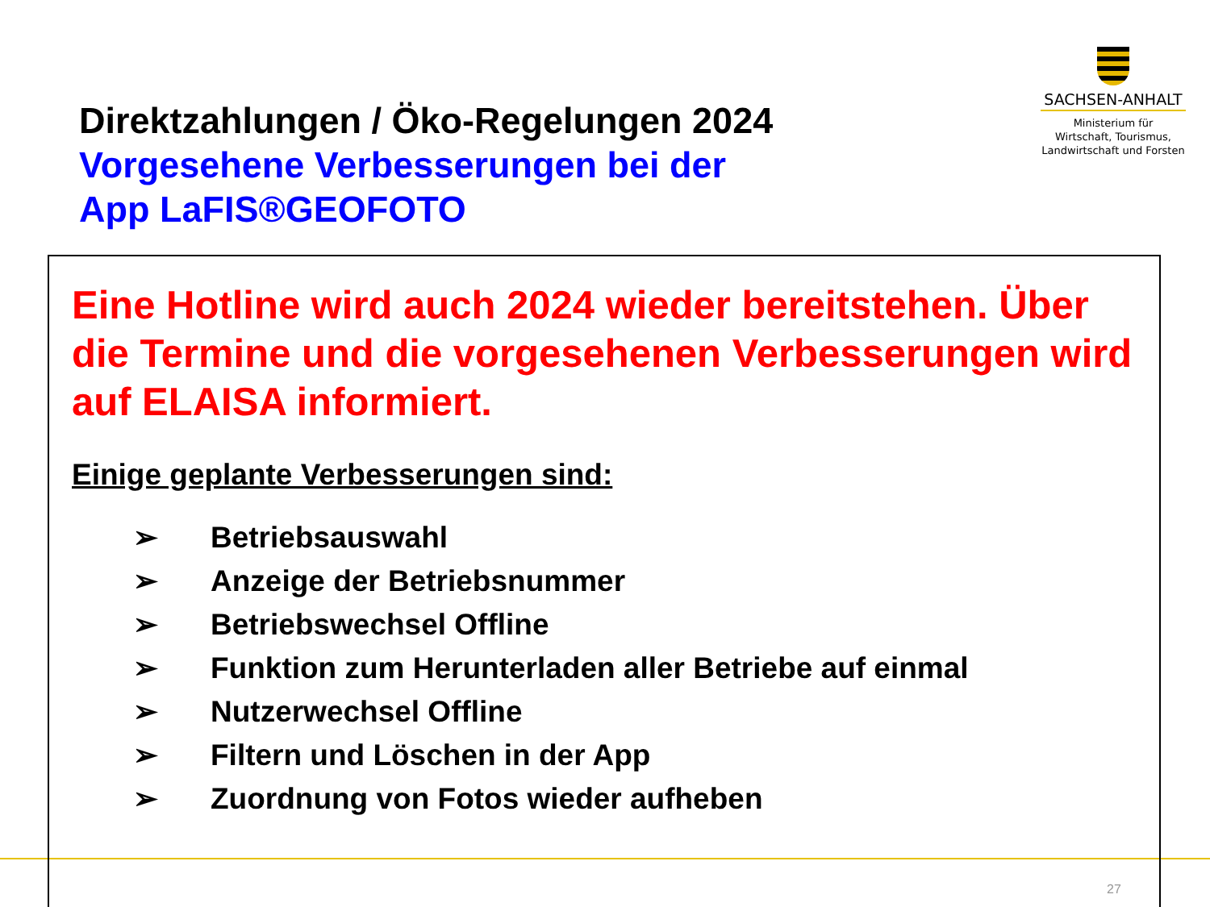Direktzahlungen / Öko-Regelungen 2024
Vorgesehene Verbesserungen bei der
App LaFIS®GEOFOTO
SACHSEN-ANHALT
Ministerium für
Wirtschaft, Tourismus,
Landwirtschaft und Forsten
Eine Hotline wird auch 2024 wieder bereitstehen. Über die Termine und die vorgesehenen Verbesserungen wird auf ELAISA informiert.
Einige geplante Verbesserungen sind:
➢ Betriebsauswahl
➢ Anzeige der Betriebsnummer
➢ Betriebswechsel Offline
➢ Funktion zum Herunterladen aller Betriebe auf einmal
➢ Nutzerwechsel Offline
➢ Filtern und Löschen in der App
➢ Zuordnung von Fotos wieder aufheben
27